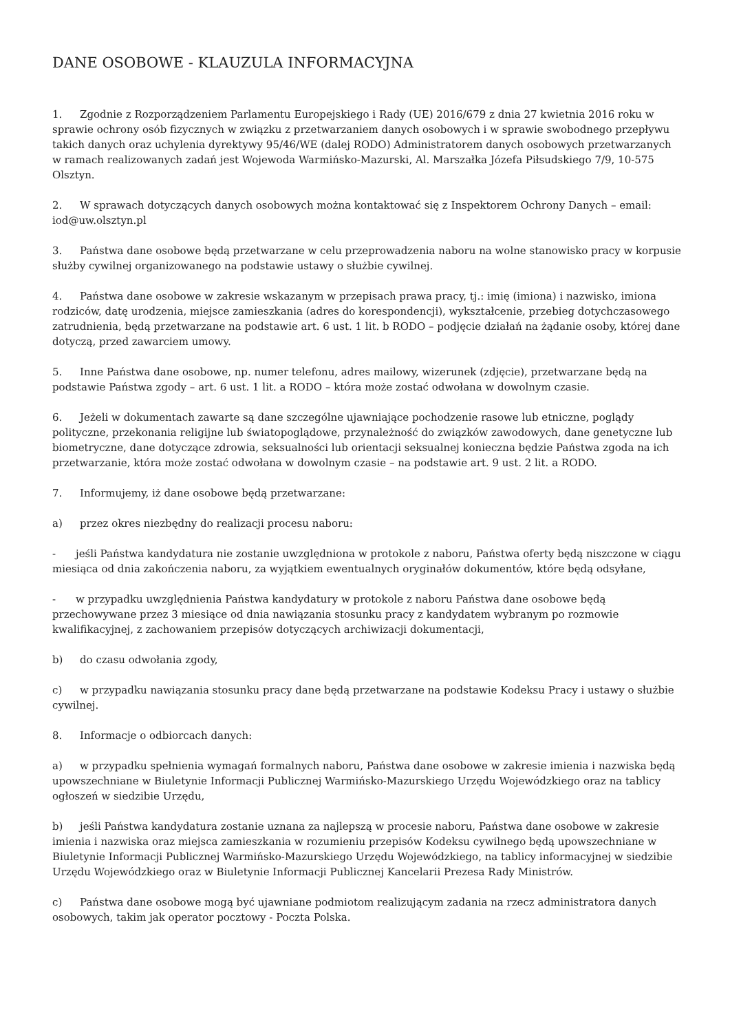DANE OSOBOWE - KLAUZULA INFORMACYJNA
1. Zgodnie z Rozporządzeniem Parlamentu Europejskiego i Rady (UE) 2016/679 z dnia 27 kwietnia 2016 roku w sprawie ochrony osób fizycznych w związku z przetwarzaniem danych osobowych i w sprawie swobodnego przepływu takich danych oraz uchylenia dyrektywy 95/46/WE (dalej RODO) Administratorem danych osobowych przetwarzanych w ramach realizowanych zadań jest Wojewoda Warmińsko-Mazurski, Al. Marszałka Józefa Piłsudskiego 7/9, 10-575 Olsztyn.
2. W sprawach dotyczących danych osobowych można kontaktować się z Inspektorem Ochrony Danych – email: iod@uw.olsztyn.pl
3. Państwa dane osobowe będą przetwarzane w celu przeprowadzenia naboru na wolne stanowisko pracy w korpusie służby cywilnej organizowanego na podstawie ustawy o służbie cywilnej.
4. Państwa dane osobowe w zakresie wskazanym w przepisach prawa pracy, tj.: imię (imiona) i nazwisko, imiona rodziców, datę urodzenia, miejsce zamieszkania (adres do korespondencji), wykształcenie, przebieg dotychczasowego zatrudnienia, będą przetwarzane na podstawie art. 6 ust. 1 lit. b RODO – podjęcie działań na żądanie osoby, której dane dotyczą, przed zawarciem umowy.
5. Inne Państwa dane osobowe, np. numer telefonu, adres mailowy, wizerunek (zdjęcie), przetwarzane będą na podstawie Państwa zgody – art. 6 ust. 1 lit. a RODO – która może zostać odwołana w dowolnym czasie.
6. Jeżeli w dokumentach zawarte są dane szczególne ujawniające pochodzenie rasowe lub etniczne, poglądy polityczne, przekonania religijne lub światopoglądowe, przynależność do związków zawodowych, dane genetyczne lub biometryczne, dane dotyczące zdrowia, seksualności lub orientacji seksualnej konieczna będzie Państwa zgoda na ich przetwarzanie, która może zostać odwołana w dowolnym czasie – na podstawie art. 9 ust. 2 lit. a RODO.
7. Informujemy, iż dane osobowe będą przetwarzane:
a) przez okres niezbędny do realizacji procesu naboru:
- jeśli Państwa kandydatura nie zostanie uwzględniona w protokole z naboru, Państwa oferty będą niszczone w ciągu miesiąca od dnia zakończenia naboru, za wyjątkiem ewentualnych oryginałów dokumentów, które będą odsyłane,
- w przypadku uwzględnienia Państwa kandydatury w protokole z naboru Państwa dane osobowe będą przechowywane przez 3 miesiące od dnia nawiązania stosunku pracy z kandydatem wybranym po rozmowie kwalifikacyjnej, z zachowaniem przepisów dotyczących archiwizacji dokumentacji,
b) do czasu odwołania zgody,
c) w przypadku nawiązania stosunku pracy dane będą przetwarzane na podstawie Kodeksu Pracy i ustawy o służbie cywilnej.
8. Informacje o odbiorcach danych:
a) w przypadku spełnienia wymagań formalnych naboru, Państwa dane osobowe w zakresie imienia i nazwiska będą upowszechniane w Biuletynie Informacji Publicznej Warmińsko-Mazurskiego Urzędu Wojewódzkiego oraz na tablicy ogłoszeń w siedzibie Urzędu,
b) jeśli Państwa kandydatura zostanie uznana za najlepszą w procesie naboru, Państwa dane osobowe w zakresie imienia i nazwiska oraz miejsca zamieszkania w rozumieniu przepisów Kodeksu cywilnego będą upowszechniane w Biuletynie Informacji Publicznej Warmińsko-Mazurskiego Urzędu Wojewódzkiego, na tablicy informacyjnej w siedzibie Urzędu Wojewódzkiego oraz w Biuletynie Informacji Publicznej Kancelarii Prezesa Rady Ministrów.
c) Państwa dane osobowe mogą być ujawniane podmiotom realizującym zadania na rzecz administratora danych osobowych, takim jak operator pocztowy - Poczta Polska.